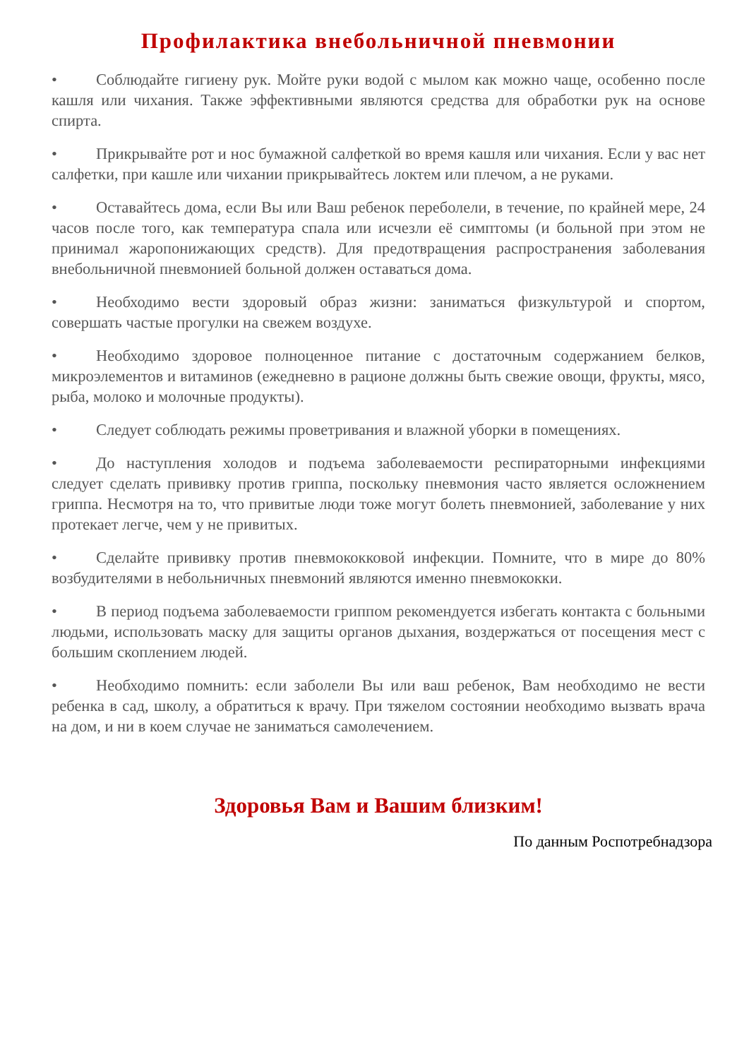Профилактика внебольничной пневмонии
• Соблюдайте гигиену рук. Мойте руки водой с мылом как можно чаще, особенно после кашля или чихания. Также эффективными являются средства для обработки рук на основе спирта.
• Прикрывайте рот и нос бумажной салфеткой во время кашля или чихания. Если у вас нет салфетки, при кашле или чихании прикрывайтесь локтем или плечом, а не руками.
• Оставайтесь дома, если Вы или Ваш ребенок переболели, в течение, по крайней мере, 24 часов после того, как температура спала или исчезли её симптомы (и больной при этом не принимал жаропонижающих средств). Для предотвращения распространения заболевания внебольничной пневмонией больной должен оставаться дома.
• Необходимо вести здоровый образ жизни: заниматься физкультурой и спортом, совершать частые прогулки на свежем воздухе.
• Необходимо здоровое полноценное питание с достаточным содержанием белков, микроэлементов и витаминов (ежедневно в рационе должны быть свежие овощи, фрукты, мясо, рыба, молоко и молочные продукты).
• Следует соблюдать режимы проветривания и влажной уборки в помещениях.
• До наступления холодов и подъема заболеваемости респираторными инфекциями следует сделать прививку против гриппа, поскольку пневмония часто является осложнением гриппа. Несмотря на то, что привитые люди тоже могут болеть пневмонией, заболевание у них протекает легче, чем у не привитых.
• Сделайте прививку против пневмококковой инфекции. Помните, что в мире до 80% возбудителями в небольничных пневмоний являются именно пневмококки.
• В период подъема заболеваемости гриппом рекомендуется избегать контакта с больными людьми, использовать маску для защиты органов дыхания, воздержаться от посещения мест с большим скоплением людей.
• Необходимо помнить: если заболели Вы или ваш ребенок, Вам необходимо не вести ребенка в сад, школу, а обратиться к врачу. При тяжелом состоянии необходимо вызвать врача на дом, и ни в коем случае не заниматься самолечением.
Здоровья Вам и Вашим близким!
По данным Роспотребнадзора